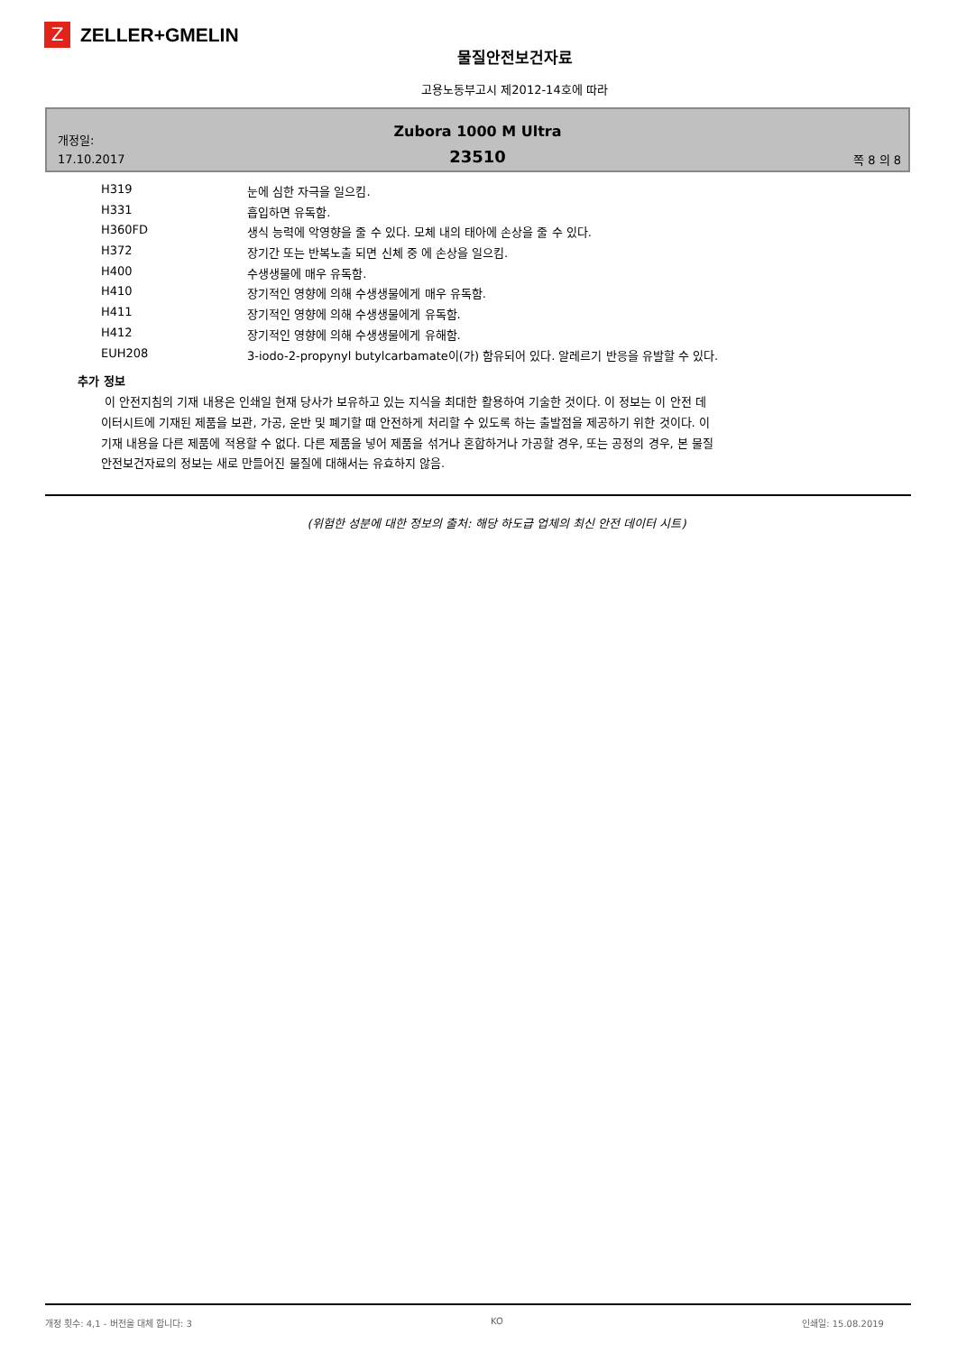Z
ZELLER+GMELIN
물질안전보건자료
고용노동부고시 제2012-14호에 따라
개정일:
17.10.2017
Zubora 1000 M Ultra
23510
쪽 8 의 8
| H319 | 눈에 심한 자극을 일으킴. |
| H331 | 흡입하면 유독함. |
| H360FD | 생식 능력에 악영향을 줄 수 있다. 모체 내의 태아에 손상을 줄 수 있다. |
| H372 | 장기간 또는 반복노출 되면 신체 중 에 손상을 일으킴. |
| H400 | 수생생물에 매우 유독함. |
| H410 | 장기적인 영향에 의해 수생생물에게 매우 유독함. |
| H411 | 장기적인 영향에 의해 수생생물에게 유독함. |
| H412 | 장기적인 영향에 의해 수생생물에게 유해함. |
| EUH208 | 3-iodo-2-propynyl butylcarbamate이(가) 함유되어 있다. 알레르기 반응을 유발할 수 있다. |
추가 정보
이 안전지침의 기재 내용은 인쇄일 현재 당사가 보유하고 있는 지식을 최대한 활용하여 기술한 것이다. 이 정보는 이 안전 데이터시트에 기재된 제품을 보관, 가공, 운반 및 폐기할 때 안전하게 처리할 수 있도록 하는 출발점을 제공하기 위한 것이다. 이 기재 내용을 다른 제품에 적용할 수 없다. 다른 제품을 넣어 제품을 섞거나 혼합하거나 가공할 경우, 또는 공정의 경우, 본 물질안전보건자료의 정보는 새로 만들어진 물질에 대해서는 유효하지 않음.
(위험한 성분에 대한 정보의 출처: 해당 하도급 업체의 최신 안전 데이터 시트)
개정 횟수: 4,1 - 버전을 대체 합니다: 3 KO 인쇄일: 15.08.2019